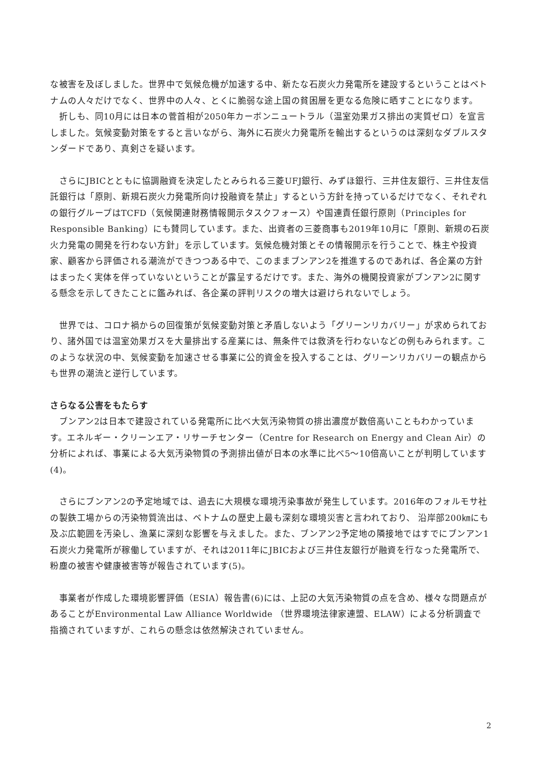な被害を及ぼしました。世界中で気候危機が加速する中、新たな石炭火力発電所を建設するということはベトナムの人々だけでなく、世界中の人々、とくに脆弱な途上国の貧困層を更なる危険に晒すことになります。
　折しも、同10月には日本の菅首相が2050年カーボンニュートラル（温室効果ガス排出の実質ゼロ）を宣言しました。気候変動対策をすると言いながら、海外に石炭火力発電所を輸出するというのは深刻なダブルスタンダードであり、真剣さを疑います。
　さらにJBICとともに協調融資を決定したとみられる三菱UFJ銀行、みずほ銀行、三井住友銀行、三井住友信託銀行は「原則、新規石炭火力発電所向け投融資を禁止」するという方針を持っているだけでなく、それぞれの銀行グループはTCFD（気候関連財務情報開示タスクフォース）や国連責任銀行原則（Principles for Responsible Banking）にも賛同しています。また、出資者の三菱商事も2019年10月に「原則、新規の石炭火力発電の開発を行わない方針」を示しています。気候危機対策とその情報開示を行うことで、株主や投資家、顧客から評価される潮流ができつつある中で、このままブンアン2を推進するのであれば、各企業の方針はまったく実体を伴っていないということが露呈するだけです。また、海外の機関投資家がブンアン2に関する懸念を示してきたことに鑑みれば、各企業の評判リスクの増大は避けられないでしょう。
　世界では、コロナ禍からの回復策が気候変動対策と矛盾しないよう「グリーンリカバリー」が求められており、諸外国では温室効果ガスを大量排出する産業には、無条件では救済を行わないなどの例もみられます。このような状況の中、気候変動を加速させる事業に公的資金を投入することは、グリーンリカバリーの観点からも世界の潮流と逆行しています。
さらなる公害をもたらす
　ブンアン2は日本で建設されている発電所に比べ大気汚染物質の排出濃度が数倍高いこともわかっています。エネルギー・クリーンエア・リサーチセンター（Centre for Research on Energy and Clean Air）の分析によれば、事業による大気汚染物質の予測排出値が日本の水準に比べ5～10倍高いことが判明しています (4)。
　さらにブンアン2の予定地域では、過去に大規模な環境汚染事故が発生しています。2016年のフォルモサ社の製鉄工場からの汚染物質流出は、ベトナムの歴史上最も深刻な環境災害と言われており、 沿岸部200㎞にも及ぶ広範囲を汚染し、漁業に深刻な影響を与えました。また、ブンアン2予定地の隣接地ではすでにブンアン1石炭火力発電所が稼働していますが、それは2011年にJBICおよび三井住友銀行が融資を行なった発電所で、粉塵の被害や健康被害等が報告されています(5)。
　事業者が作成した環境影響評価（ESIA）報告書(6)には、上記の大気汚染物質の点を含め、様々な問題点があることがEnvironmental Law Alliance Worldwide （世界環境法律家連盟、ELAW）による分析調査で指摘されていますが、これらの懸念は依然解決されていません。
2